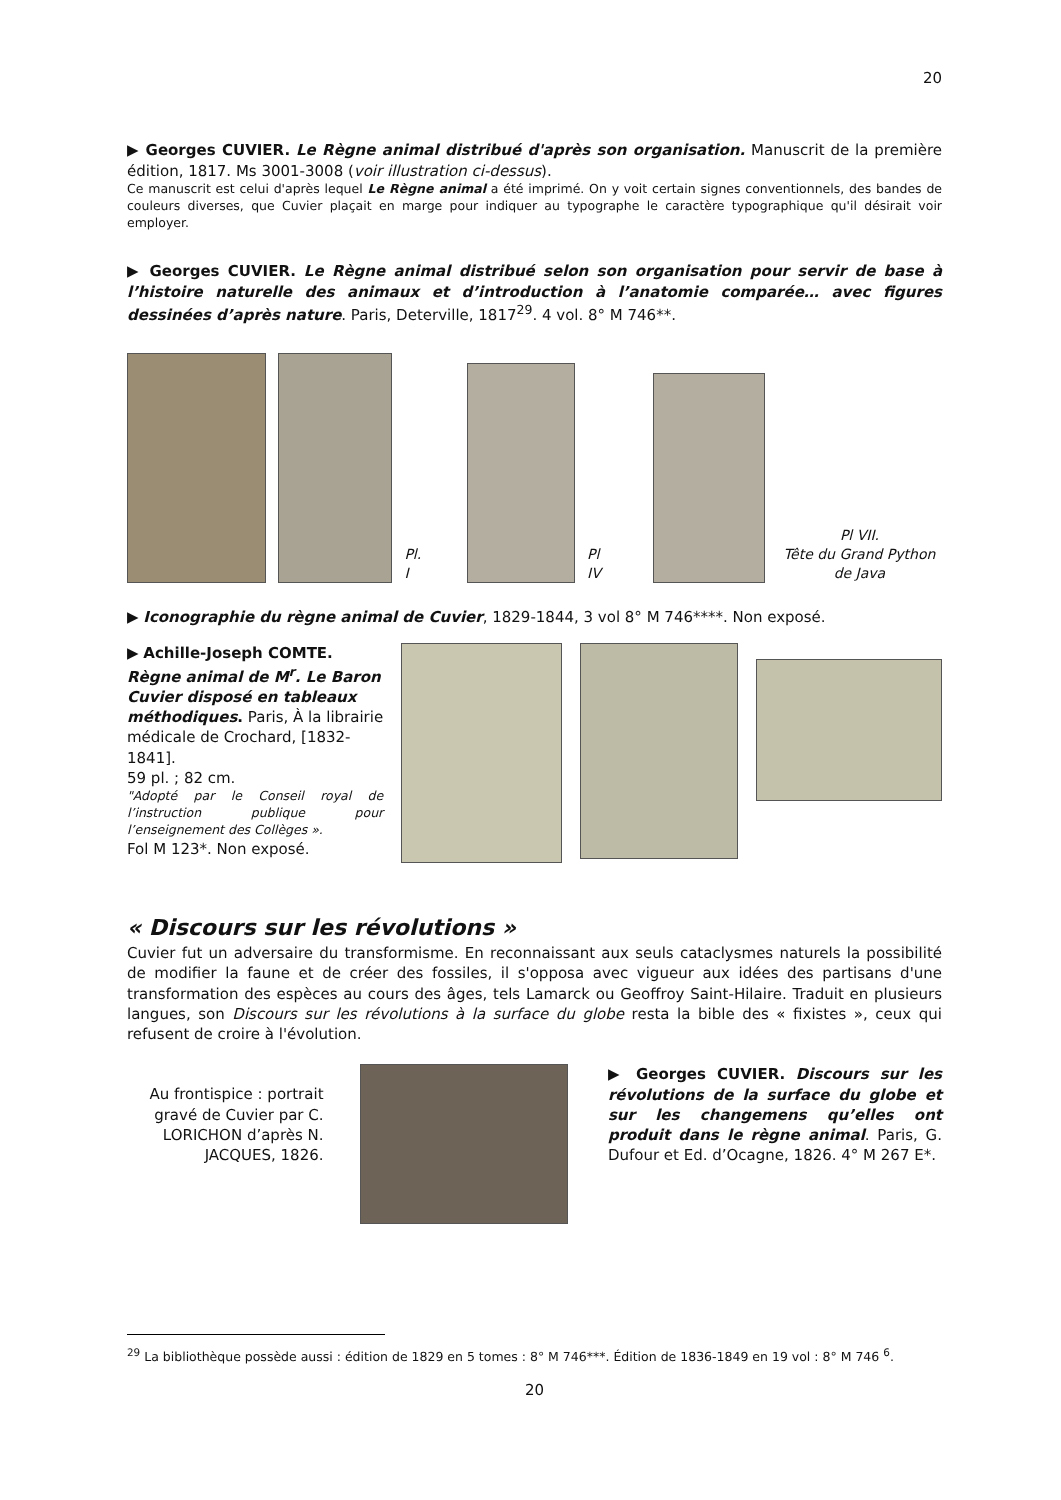20
▶ Georges CUVIER. Le Règne animal distribué d'après son organisation. Manuscrit de la première édition, 1817. Ms 3001-3008 (voir illustration ci-dessus).
Ce manuscrit est celui d'après lequel Le Règne animal a été imprimé. On y voit certain signes conventionnels, des bandes de couleurs diverses, que Cuvier plaçait en marge pour indiquer au typographe le caractère typographique qu'il désirait voir employer.
▶ Georges CUVIER. Le Règne animal distribué selon son organisation pour servir de base à l’histoire naturelle des animaux et d’introduction à l’anatomie comparée… avec figures dessinées d’après nature. Paris, Deterville, 1817<sup>29</sup>. 4 vol. 8° M 746**.
Pl. I
Pl IV
Pl VII.
Tête du Grand Python de Java
▶ Iconographie du règne animal de Cuvier, 1829-1844, 3 vol 8° M 746****. Non exposé.
▶ Achille-Joseph COMTE. Règne animal de M<sup>r</sup>. Le Baron Cuvier disposé en tableaux méthodiques. Paris, À la librairie médicale de Crochard, [1832-1841].
59 pl. ; 82 cm.
"Adopté par le Conseil royal de l’instruction publique pour l’enseignement des Collèges ».
Fol M 123*. Non exposé.
« Discours sur les révolutions »
Cuvier fut un adversaire du transformisme. En reconnaissant aux seuls cataclysmes naturels la possibilité de modifier la faune et de créer des fossiles, il s'opposa avec vigueur aux idées des partisans d'une transformation des espèces au cours des âges, tels Lamarck ou Geoffroy Saint-Hilaire. Traduit en plusieurs langues, son Discours sur les révolutions à la surface du globe resta la bible des « fixistes », ceux qui refusent de croire à l'évolution.
Au frontispice : portrait gravé de Cuvier par C. LORICHON d’après N. JACQUES, 1826.
▶ Georges CUVIER. Discours sur les révolutions de la surface du globe et sur les changemens qu’elles ont produit dans le règne animal. Paris, G. Dufour et Ed. d’Ocagne, 1826. 4° M 267 E*.
<sup>29</sup> La bibliothèque possède aussi : édition de 1829 en 5 tomes : 8° M 746***. Édition de 1836-1849 en 19 vol : 8° M 746 <sup>6</sup>.
20